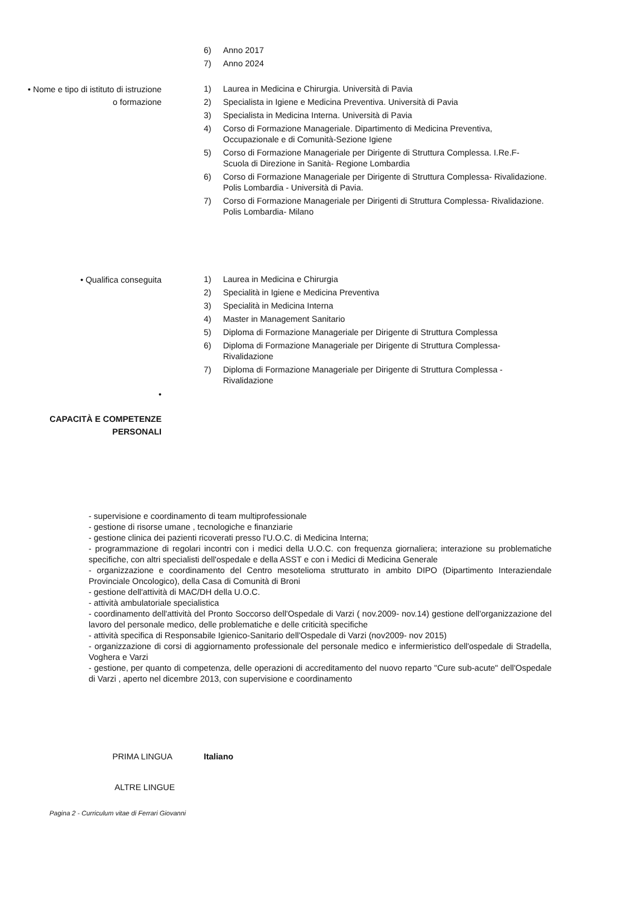6) Anno 2017
7) Anno 2024
• Nome e tipo di istituto di istruzione
o formazione
1) Laurea in Medicina e Chirurgia. Università di Pavia
2) Specialista in Igiene e Medicina Preventiva. Università di Pavia
3) Specialista in Medicina Interna. Università di Pavia
4) Corso di Formazione Manageriale. Dipartimento di Medicina Preventiva,
Occupazionale e di Comunità-Sezione Igiene
5) Corso di Formazione Manageriale per Dirigente di Struttura Complessa. I.Re.F-
Scuola di Direzione in Sanità- Regione Lombardia
6) Corso di Formazione Manageriale per Dirigente di Struttura Complessa- Rivalidazione.
Polis Lombardia - Università di Pavia.
7) Corso di Formazione Manageriale per Dirigenti di Struttura Complessa- Rivalidazione.
Polis Lombardia- Milano
• Qualifica conseguita
1) Laurea in Medicina e Chirurgia
2) Specialità in Igiene e Medicina Preventiva
3) Specialità in Medicina Interna
4) Master in Management Sanitario
5) Diploma di Formazione Manageriale per Dirigente di Struttura Complessa
6) Diploma di Formazione Manageriale per Dirigente di Struttura Complessa-
Rivalidazione
7) Diploma di Formazione Manageriale per Dirigente di Struttura Complessa -
Rivalidazione
•
CAPACITÀ E COMPETENZE
PERSONALI
- supervisione e coordinamento di team multiprofessionale
- gestione di risorse umane , tecnologiche e finanziarie
- gestione clinica dei pazienti ricoverati presso l'U.O.C. di Medicina Interna;
- programmazione di regolari incontri con i medici della U.O.C. con frequenza giornaliera; interazione su problematiche specifiche, con altri specialisti dell'ospedale e della ASST e con i Medici di Medicina Generale
- organizzazione e coordinamento del Centro mesotelioma strutturato in ambito DIPO (Dipartimento Interaziendale Provinciale Oncologico), della Casa di Comunità di Broni
- gestione dell'attività di MAC/DH della U.O.C.
- attività ambulatoriale specialistica
- coordinamento dell'attività del Pronto Soccorso dell'Ospedale di Varzi ( nov.2009- nov.14) gestione dell'organizzazione del lavoro del personale medico, delle problematiche e delle criticità specifiche
- attività specifica di Responsabile Igienico-Sanitario dell'Ospedale di Varzi (nov2009- nov 2015)
- organizzazione di corsi di aggiornamento professionale del personale medico e infermieristico dell'ospedale di Stradella, Voghera e Varzi
- gestione, per quanto di competenza, delle operazioni di accreditamento del nuovo reparto "Cure sub-acute" dell'Ospedale di Varzi , aperto nel dicembre 2013, con supervisione e coordinamento
PRIMA LINGUA Italiano
ALTRE LINGUE
Pagina 2 - Curriculum vitae di Ferrari Giovanni